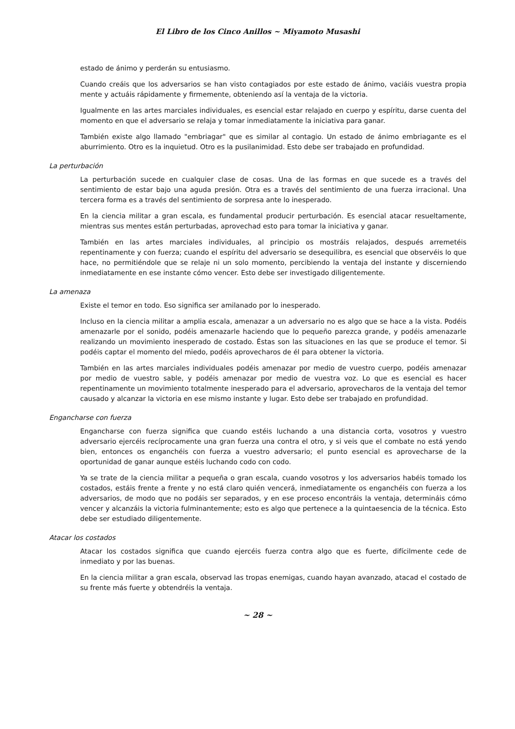El Libro de los Cinco Anillos ~ Miyamoto Musashi
estado de ánimo y perderán su entusiasmo.
Cuando creáis que los adversarios se han visto contagiados por este estado de ánimo, vaciáis vuestra propia mente y actuáis rápidamente y firmemente, obteniendo así la ventaja de la victoria.
Igualmente en las artes marciales individuales, es esencial estar relajado en cuerpo y espíritu, darse cuenta del momento en que el adversario se relaja y tomar inmediatamente la iniciativa para ganar.
También existe algo llamado "embriagar" que es similar al contagio. Un estado de ánimo embriagante es el aburrimiento. Otro es la inquietud. Otro es la pusilanimidad. Esto debe ser trabajado en profundidad.
La perturbación
La perturbación sucede en cualquier clase de cosas. Una de las formas en que sucede es a través del sentimiento de estar bajo una aguda presión. Otra es a través del sentimiento de una fuerza irracional. Una tercera forma es a través del sentimiento de sorpresa ante lo inesperado.
En la ciencia militar a gran escala, es fundamental producir perturbación. Es esencial atacar resueltamente, mientras sus mentes están perturbadas, aprovechad esto para tomar la iniciativa y ganar.
También en las artes marciales individuales, al principio os mostráis relajados, después arremetéis repentinamente y con fuerza; cuando el espíritu del adversario se desequilibra, es esencial que observéis lo que hace, no permitiéndole que se relaje ni un solo momento, percibiendo la ventaja del instante y discerniendo inmediatamente en ese instante cómo vencer. Esto debe ser investigado diligentemente.
La amenaza
Existe el temor en todo. Eso significa ser amilanado por lo inesperado.
Incluso en la ciencia militar a amplia escala, amenazar a un adversario no es algo que se hace a la vista. Podéis amenazarle por el sonido, podéis amenazarle haciendo que lo pequeño parezca grande, y podéis amenazarle realizando un movimiento inesperado de costado. Éstas son las situaciones en las que se produce el temor. Si podéis captar el momento del miedo, podéis aprovecharos de él para obtener la victoria.
También en las artes marciales individuales podéis amenazar por medio de vuestro cuerpo, podéis amenazar por medio de vuestro sable, y podéis amenazar por medio de vuestra voz. Lo que es esencial es hacer repentinamente un movimiento totalmente inesperado para el adversario, aprovecharos de la ventaja del temor causado y alcanzar la victoria en ese mismo instante y lugar. Esto debe ser trabajado en profundidad.
Engancharse con fuerza
Engancharse con fuerza significa que cuando estéis luchando a una distancia corta, vosotros y vuestro adversario ejercéis recíprocamente una gran fuerza una contra el otro, y si veis que el combate no está yendo bien, entonces os enganchéis con fuerza a vuestro adversario; el punto esencial es aprovecharse de la oportunidad de ganar aunque estéis luchando codo con codo.
Ya se trate de la ciencia militar a pequeña o gran escala, cuando vosotros y los adversarios habéis tomado los costados, estáis frente a frente y no está claro quién vencerá, inmediatamente os enganchéis con fuerza a los adversarios, de modo que no podáis ser separados, y en ese proceso encontráis la ventaja, determináis cómo vencer y alcanzáis la victoria fulminantemente; esto es algo que pertenece a la quintaesencia de la técnica. Esto debe ser estudiado diligentemente.
Atacar los costados
Atacar los costados significa que cuando ejercéis fuerza contra algo que es fuerte, difícilmente cede de inmediato y por las buenas.
En la ciencia militar a gran escala, observad las tropas enemigas, cuando hayan avanzado, atacad el costado de su frente más fuerte y obtendréis la ventaja.
~ 28 ~